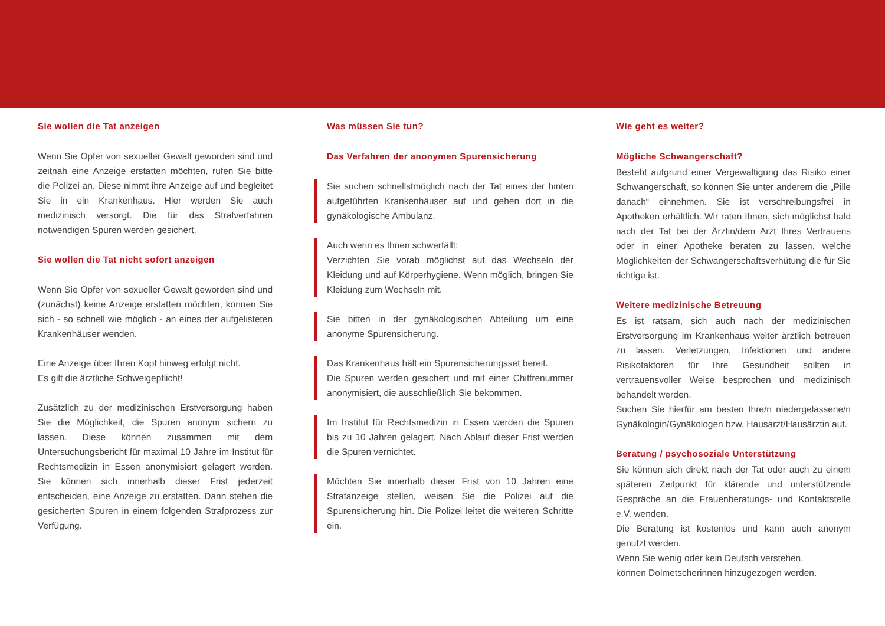Sie wollen die Tat anzeigen
Wenn Sie Opfer von sexueller Gewalt geworden sind und zeitnah eine Anzeige erstatten möchten, rufen Sie bitte die Polizei an. Diese nimmt ihre Anzeige auf und begleitet Sie in ein Krankenhaus. Hier werden Sie auch medizinisch versorgt. Die für das Strafverfahren notwendigen Spuren werden gesichert.
Sie wollen die Tat nicht sofort anzeigen
Wenn Sie Opfer von sexueller Gewalt geworden sind und (zunächst) keine Anzeige erstatten möchten, können Sie sich - so schnell wie möglich - an eines der aufgelisteten Krankenhäuser wenden.
Eine Anzeige über Ihren Kopf hinweg erfolgt nicht.
Es gilt die ärztliche Schweigepflicht!
Zusätzlich zu der medizinischen Erstversorgung haben Sie die Möglichkeit, die Spuren anonym sichern zu lassen. Diese können zusammen mit dem Untersuchungsbericht für maximal 10 Jahre im Institut für Rechtsmedizin in Essen anonymisiert gelagert werden. Sie können sich innerhalb dieser Frist jederzeit entscheiden, eine Anzeige zu erstatten. Dann stehen die gesicherten Spuren in einem folgenden Strafprozess zur Verfügung.
Was müssen Sie tun?
Das Verfahren der anonymen Spurensicherung
Sie suchen schnellstmöglich nach der Tat eines der hinten aufgeführten Krankenhäuser auf und gehen dort in die gynäkologische Ambulanz.
Auch wenn es Ihnen schwerfällt:
Verzichten Sie vorab möglichst auf das Wechseln der Kleidung und auf Körperhygiene. Wenn möglich, bringen Sie Kleidung zum Wechseln mit.
Sie bitten in der gynäkologischen Abteilung um eine anonyme Spurensicherung.
Das Krankenhaus hält ein Spurensicherungsset bereit.
Die Spuren werden gesichert und mit einer Chiffrenummer anonymisiert, die ausschließlich Sie bekommen.
Im Institut für Rechtsmedizin in Essen werden die Spuren bis zu 10 Jahren gelagert. Nach Ablauf dieser Frist werden die Spuren vernichtet.
Möchten Sie innerhalb dieser Frist von 10 Jahren eine Strafanzeige stellen, weisen Sie die Polizei auf die Spurensicherung hin. Die Polizei leitet die weiteren Schritte ein.
Wie geht es weiter?
Mögliche Schwangerschaft?
Besteht aufgrund einer Vergewaltigung das Risiko einer Schwangerschaft, so können Sie unter anderem die „Pille danach“ einnehmen. Sie ist verschreibungsfrei in Apotheken erhältlich. Wir raten Ihnen, sich möglichst bald nach der Tat bei der Ärztin/dem Arzt Ihres Vertrauens oder in einer Apotheke beraten zu lassen, welche Möglichkeiten der Schwangerschaftsverhütung die für Sie richtige ist.
Weitere medizinische Betreuung
Es ist ratsam, sich auch nach der medizinischen Erstversorgung im Krankenhaus weiter ärztlich betreuen zu lassen. Verletzungen, Infektionen und andere Risikofaktoren für Ihre Gesundheit sollten in vertrauensvoller Weise besprochen und medizinisch behandelt werden.
Suchen Sie hierfür am besten Ihre/n niedergelassene/n Gynäkologin/Gynäkologen bzw. Hausarzt/Hausärztin auf.
Beratung / psychosoziale Unterstützung
Sie können sich direkt nach der Tat oder auch zu einem späteren Zeitpunkt für klärende und unterstützende Gespräche an die Frauenberatungs- und Kontaktstelle e.V. wenden.
Die Beratung ist kostenlos und kann auch anonym genutzt werden.
Wenn Sie wenig oder kein Deutsch verstehen,
können Dolmetscherinnen hinzugezogen werden.